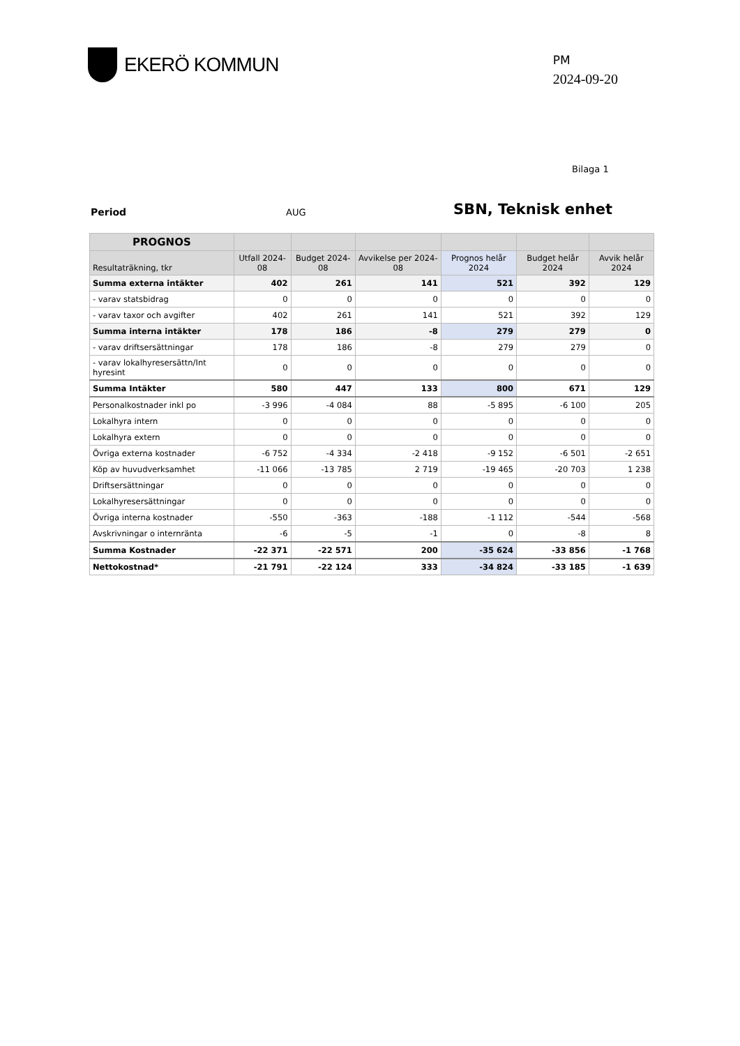EKERÖ KOMMUN
PM
2024-09-20
Bilaga 1
Period AUG
SBN, Teknisk enhet
| PROGNOS | | | | | | |
| --- | --- | --- | --- | --- | --- | --- |
| Resultaträkning, tkr | Utfall 2024-08 | Budget 2024-08 | Avvikelse per 2024-08 | Prognos helår 2024 | Budget helår 2024 | Avvik helår 2024 |
| Summa externa intäkter | 402 | 261 | 141 | 521 | 392 | 129 |
| - varav statsbidrag | 0 | 0 | 0 | 0 | 0 | 0 |
| - varav taxor och avgifter | 402 | 261 | 141 | 521 | 392 | 129 |
| Summa interna intäkter | 178 | 186 | -8 | 279 | 279 | 0 |
| - varav driftsersättningar | 178 | 186 | -8 | 279 | 279 | 0 |
| - varav lokalhyresersättn/Int hyresint | 0 | 0 | 0 | 0 | 0 | 0 |
| Summa Intäkter | 580 | 447 | 133 | 800 | 671 | 129 |
| Personalkostnader inkl po | -3 996 | -4 084 | 88 | -5 895 | -6 100 | 205 |
| Lokalhyra intern | 0 | 0 | 0 | 0 | 0 | 0 |
| Lokalhyra extern | 0 | 0 | 0 | 0 | 0 | 0 |
| Övriga externa kostnader | -6 752 | -4 334 | -2 418 | -9 152 | -6 501 | -2 651 |
| Köp av huvudverksamhet | -11 066 | -13 785 | 2 719 | -19 465 | -20 703 | 1 238 |
| Driftsersättningar | 0 | 0 | 0 | 0 | 0 | 0 |
| Lokalhyresersättningar | 0 | 0 | 0 | 0 | 0 | 0 |
| Övriga interna kostnader | -550 | -363 | -188 | -1 112 | -544 | -568 |
| Avskrivningar o internränta | -6 | -5 | -1 | 0 | -8 | 8 |
| Summa Kostnader | -22 371 | -22 571 | 200 | -35 624 | -33 856 | -1 768 |
| Nettokostnad* | -21 791 | -22 124 | 333 | -34 824 | -33 185 | -1 639 |